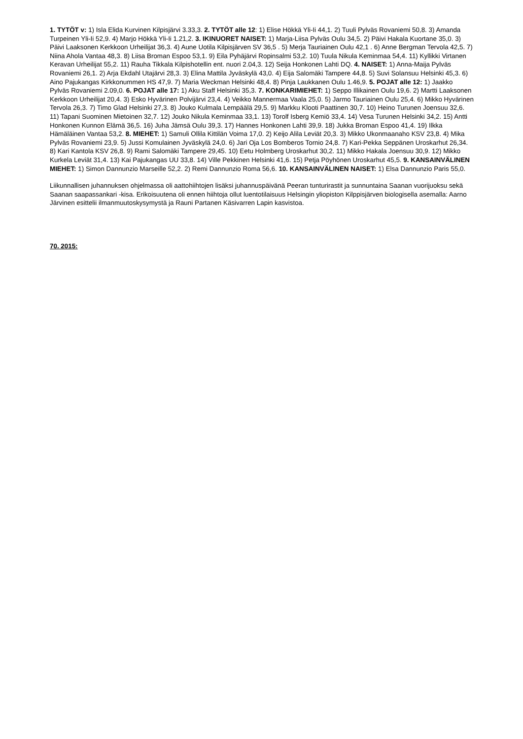1. TYTÖT v: 1) Isla Elida Kurvinen Kilpisjärvi 3.33,3. 2. TYTÖT alle 12: 1) Elise Hökkä Yli-Ii 44,1. 2) Tuuli Pylväs Rovaniemi 50,8. 3) Amanda Turpeinen Yli-Ii 52,9. 4) Marjo Hökkä Yli-Ii 1.21,2. 3. IKINUORET NAISET: 1) Marja-Liisa Pylväs Oulu 34,5. 2) Päivi Hakala Kuortane 35,0. 3) Päivi Laaksonen Kerkkoon Urheilijat 36,3. 4) Aune Uotila Kilpisjärven SV 36,5 . 5) Merja Tauriainen Oulu 42,1 . 6) Anne Bergman Tervola 42,5. 7) Niina Ahola Vantaa 48,3. 8) Liisa Broman Espoo 53,1. 9) Eila Pyhäjärvi Ropinsalmi 53,2. 10) Tuula Nikula Keminmaa 54,4. 11) Kyllikki Virtanen Keravan Urheilijat 55,2. 11) Rauha Tikkala Kilpishotellin ent. nuori 2.04,3. 12) Seija Honkonen Lahti DQ. 4. NAISET: 1) Anna-Maija Pylväs Rovaniemi 26,1. 2) Arja Ekdahl Utajärvi 28,3. 3) Elina Mattila Jyväskylä 43,0. 4) Eija Salomäki Tampere 44,8. 5) Suvi Solansuu Helsinki 45,3. 6) Aino Pajukangas Kirkkonummen HS 47,9. 7) Maria Weckman Helsinki 48,4. 8) Pinja Laukkanen Oulu 1.46,9. 5. POJAT alle 12: 1) Jaakko Pylväs Rovaniemi 2.09,0. 6. POJAT alle 17: 1) Aku Staff Helsinki 35,3. 7. KONKARIMIEHET: 1) Seppo Illikainen Oulu 19,6. 2) Martti Laaksonen Kerkkoon Urheilijat 20,4. 3) Esko Hyvärinen Polvijärvi 23,4. 4) Veikko Mannermaa Vaala 25,0. 5) Jarmo Tauriainen Oulu 25,4. 6) Mikko Hyvärinen Tervola 26,3. 7) Timo Glad Helsinki 27,3. 8) Jouko Kulmala Lempäälä 29,5. 9) Markku Klooti Paattinen 30,7. 10) Heino Turunen Joensuu 32,6. 11) Tapani Suominen Mietoinen 32,7. 12) Jouko Nikula Keminmaa 33,1. 13) Torolf Isberg Kemiö 33,4. 14) Vesa Turunen Helsinki 34,2. 15) Antti Honkonen Kunnon Elämä 36,5. 16) Juha Jämsä Oulu 39,3. 17) Hannes Honkonen Lahti 39,9. 18) Jukka Broman Espoo 41,4. 19) Ilkka Hämäläinen Vantaa 53,2. 8. MIEHET: 1) Samuli Ollila Kittilän Voima 17,0. 2) Keijo Alila Leviät 20,3. 3) Mikko Ukonmaanaho KSV 23,8. 4) Mika Pylväs Rovaniemi 23,9. 5) Jussi Komulainen Jyväskylä 24,0. 6) Jari Oja Los Bomberos Tornio 24,8. 7) Kari-Pekka Seppänen Uroskarhut 26,34. 8) Kari Kantola KSV 26,8. 9) Rami Salomäki Tampere 29,45. 10) Eetu Holmberg Uroskarhut 30,2. 11) Mikko Hakala Joensuu 30,9. 12) Mikko Kurkela Leviät 31,4. 13) Kai Pajukangas UU 33,8. 14) Ville Pekkinen Helsinki 41,6. 15) Petja Pöyhönen Uroskarhut 45,5. 9. KANSAINVÄLINEN MIEHET: 1) Simon Dannunzio Marseille 52,2. 2) Remi Dannunzio Roma 56,6. 10. KANSAINVÄLINEN NAISET: 1) Elsa Dannunzio Paris 55,0.
Liikunnallisen juhannuksen ohjelmassa oli aattohiihtojen lisäksi juhannuspäivänä Peeran tunturirastit ja sunnuntaina Saanan vuorijuoksu sekä Saanan saapassankari -kisa. Erikoisuutena oli ennen hiihtoja ollut luentotilaisuus Helsingin yliopiston Kilppisjärven biologisella asemalla: Aarno Järvinen esittelii ilmanmuutoskysymystä ja Rauni Partanen Käsivarren Lapin kasvistoa.
70. 2015: